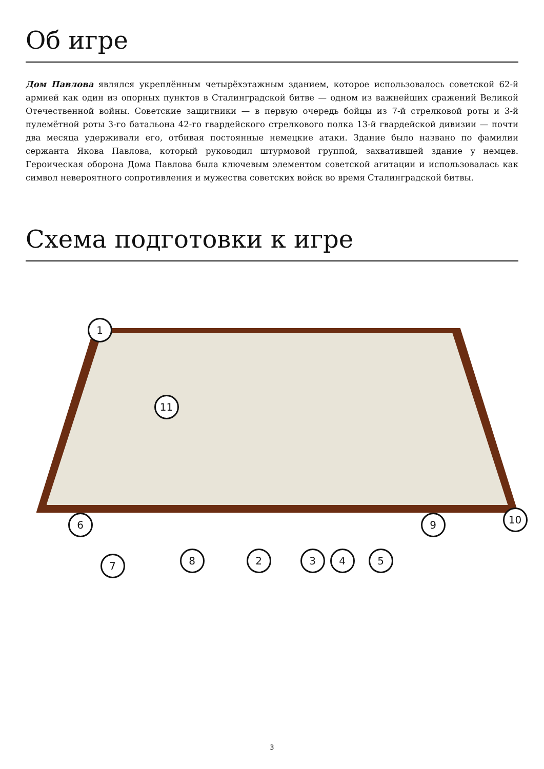Об игре
Дом Павлова являлся укреплённым четырёхэтажным зданием, которое использовалось советской 62-й армией как один из опорных пунктов в Сталинградской битве — одном из важнейших сражений Великой Отечественной войны. Советские защитники — в первую очередь бойцы из 7-й стрелковой роты и 3-й пулемётной роты 3-го батальона 42-го гвардейского стрелкового полка 13-й гвардейской дивизии — почти два месяца удерживали его, отбивая постоянные немецкие атаки. Здание было названо по фамилии сержанта Якова Павлова, который руководил штурмовой группой, захватившей здание у немцев. Героическая оборона Дома Павлова была ключевым элементом советской агитации и использовалась как символ невероятного сопротивления и мужества советских войск во время Сталинградской битвы.
Схема подготовки к игре
1
11
6 9 10
7 8 2 3 4 5
3